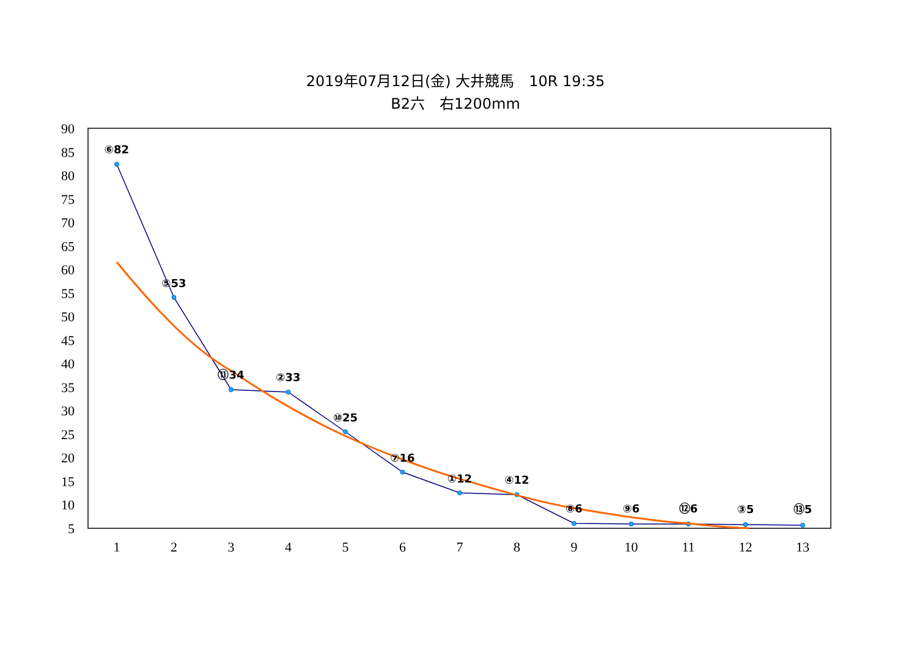2019年07月12日(金) 大井競馬　10R 19:35
B2六　右1200mm
90
85
80
75
70
65
60
55
50
45
40
35
30
25
20
15
10
5
1
2
3
4
5
6
7
8
9
10
11
12
13
⑥82
⑤53
⑪34
②33
⑩25
⑦16
①12
④12
⑧6
⑨6
⑫6
③5
⑬5